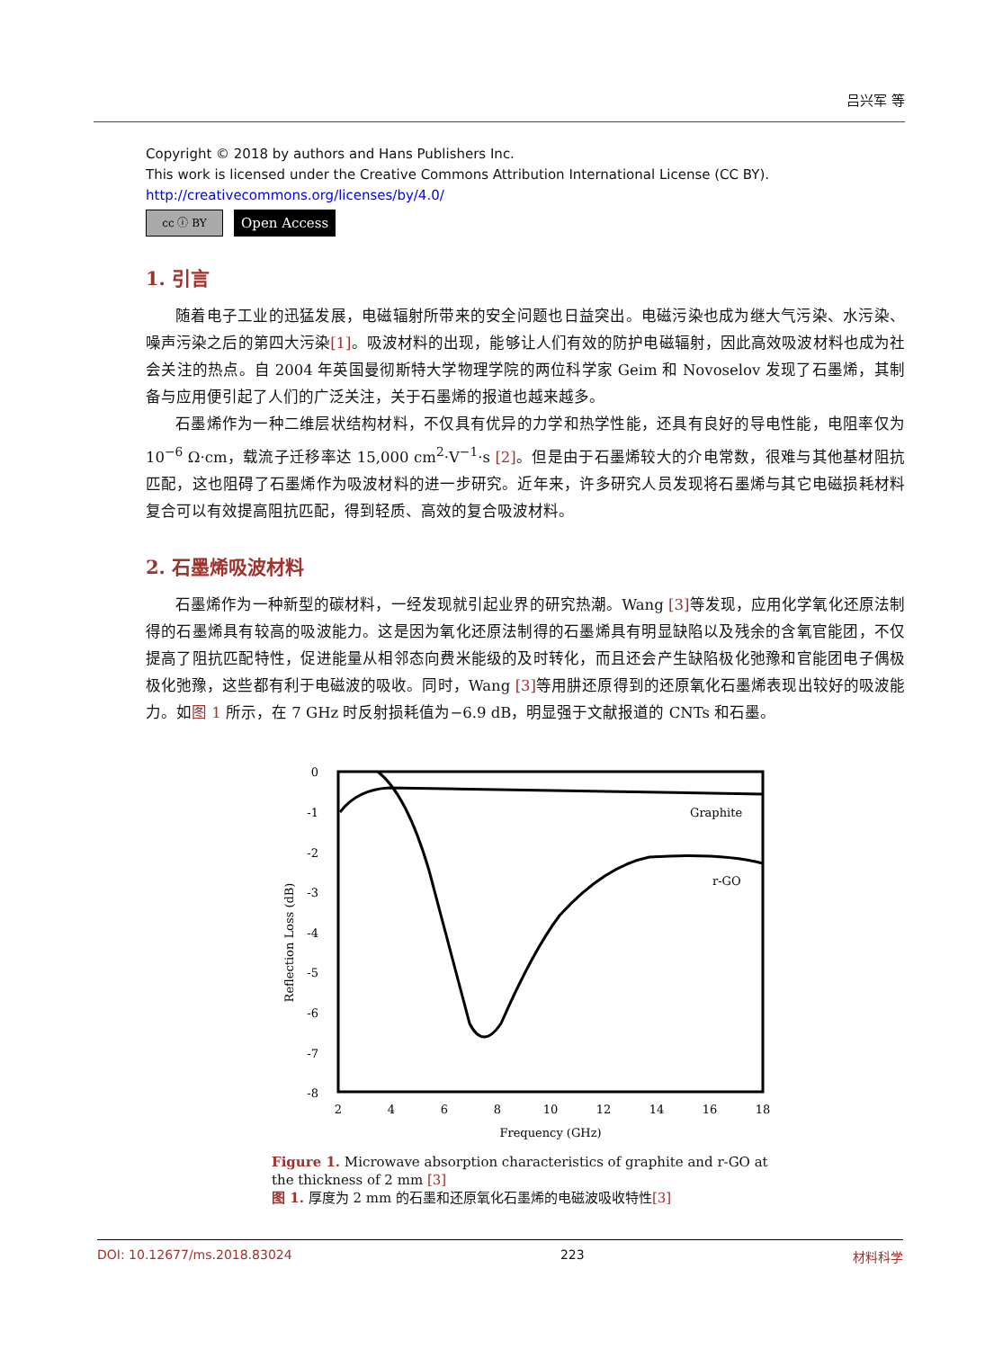吕兴军 等
Copyright © 2018 by authors and Hans Publishers Inc.
This work is licensed under the Creative Commons Attribution International License (CC BY).
http://creativecommons.org/licenses/by/4.0/
cc ⓘ BY
Open Access
1. 引言
随着电子工业的迅猛发展，电磁辐射所带来的安全问题也日益突出。电磁污染也成为继大气污染、水污染、噪声污染之后的第四大污染[1]。吸波材料的出现，能够让人们有效的防护电磁辐射，因此高效吸波材料也成为社会关注的热点。自 2004 年英国曼彻斯特大学物理学院的两位科学家 Geim 和 Novoselov 发现了石墨烯，其制备与应用便引起了人们的广泛关注，关于石墨烯的报道也越来越多。
石墨烯作为一种二维层状结构材料，不仅具有优异的力学和热学性能，还具有良好的导电性能，电阻率仅为 10<sup>−6</sup> Ω·cm，载流子迁移率达 15,000 cm<sup>2</sup>·V<sup>−1</sup>·s [2]。但是由于石墨烯较大的介电常数，很难与其他基材阻抗匹配，这也阻碍了石墨烯作为吸波材料的进一步研究。近年来，许多研究人员发现将石墨烯与其它电磁损耗材料复合可以有效提高阻抗匹配，得到轻质、高效的复合吸波材料。
2. 石墨烯吸波材料
石墨烯作为一种新型的碳材料，一经发现就引起业界的研究热潮。Wang [3] 等发现，应用化学氧化还原法制得的石墨烯具有较高的吸波能力。这是因为氧化还原法制得的石墨烯具有明显缺陷以及残余的含氧官能团，不仅提高了阻抗匹配特性，促进能量从相邻态向费米能级的及时转化，而且还会产生缺陷极化弛豫和官能团电子偶极极化弛豫，这些都有利于电磁波的吸收。同时，Wang [3] 等用肼还原得到的还原氧化石墨烯表现出较好的吸波能力。如图 1 所示，在 7 GHz 时反射损耗值为−6.9 dB，明显强于文献报道的 CNTs 和石墨。
0
-1
-2
-3
-4
-5
-6
-7
-8
2
4
6
8
10
12
14
16
18
Frequency (GHz)
Reflection Loss (dB)
Graphite
r-GO
Figure 1. Microwave absorption characteristics of graphite and r-GO at the thickness of 2 mm [3]
图 1. 厚度为 2 mm 的石墨和还原氧化石墨烯的电磁波吸收特性[3]
DOI: 10.12677/ms.2018.83024 223 材料科学